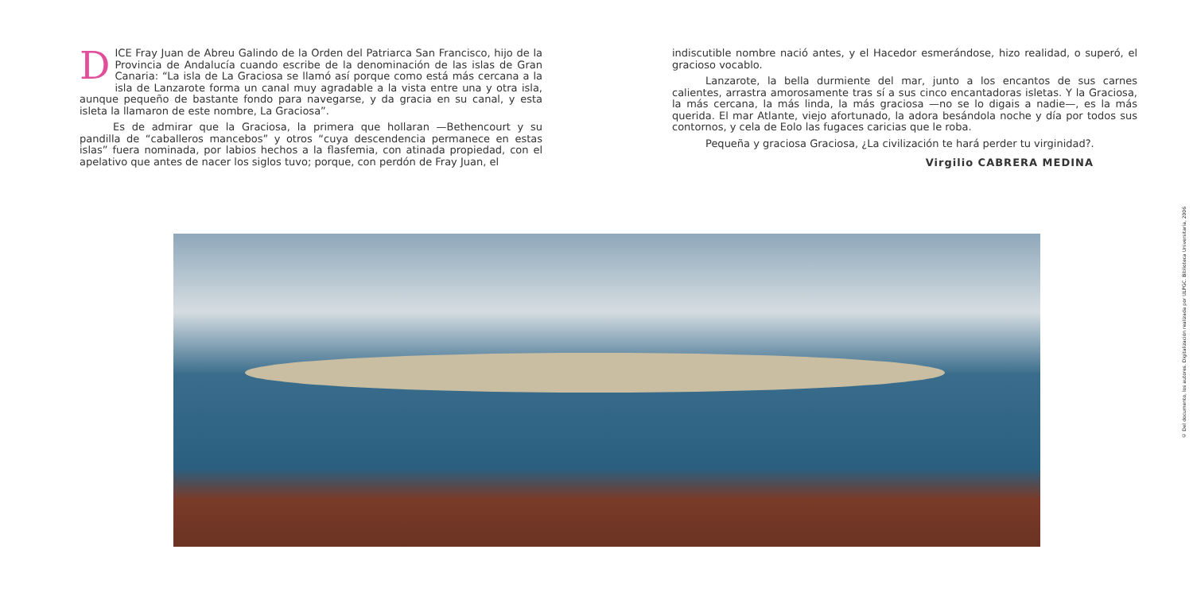DICE Fray Juan de Abreu Galindo de la Orden del Patriarca San Francisco, hijo de la Provincia de Andalucía cuando escribe de la denominación de las islas de Gran Canaria: “La isla de La Graciosa se llamó así porque como está más cercana a la isla de Lanzarote forma un canal muy agradable a la vista entre una y otra isla, aunque pequeño de bastante fondo para navegarse, y da gracia en su canal, y esta isleta la llamaron de este nombre, La Graciosa”.
Es de admirar que la Graciosa, la primera que hollaran —Bethencourt y su pandilla de “caballeros mancebos” y otros “cuya descendencia permanece en estas islas” fuera nominada, por labios hechos a la flasfemia, con atinada propiedad, con el apelativo que antes de nacer los siglos tuvo; porque, con perdón de Fray Juan, el
indiscutible nombre nació antes, y el Hacedor esmerándose, hizo realidad, o superó, el gracioso vocablo.
Lanzarote, la bella durmiente del mar, junto a los encantos de sus carnes calientes, arrastra amorosamente tras sí a sus cinco encantadoras isletas. Y la Graciosa, la más cercana, la más linda, la más graciosa —no se lo digais a nadie—, es la más querida. El mar Atlante, viejo afortunado, la adora besándola noche y día por todos sus contornos, y cela de Eolo las fugaces caricias que le roba.
Pequeña y graciosa Graciosa, ¿La civilización te hará perder tu virginidad?.
Virgilio CABRERA MEDINA
© Del documento, los autores. Digitalización realizada por ULPGC. Biblioteca Universitaria, 2006